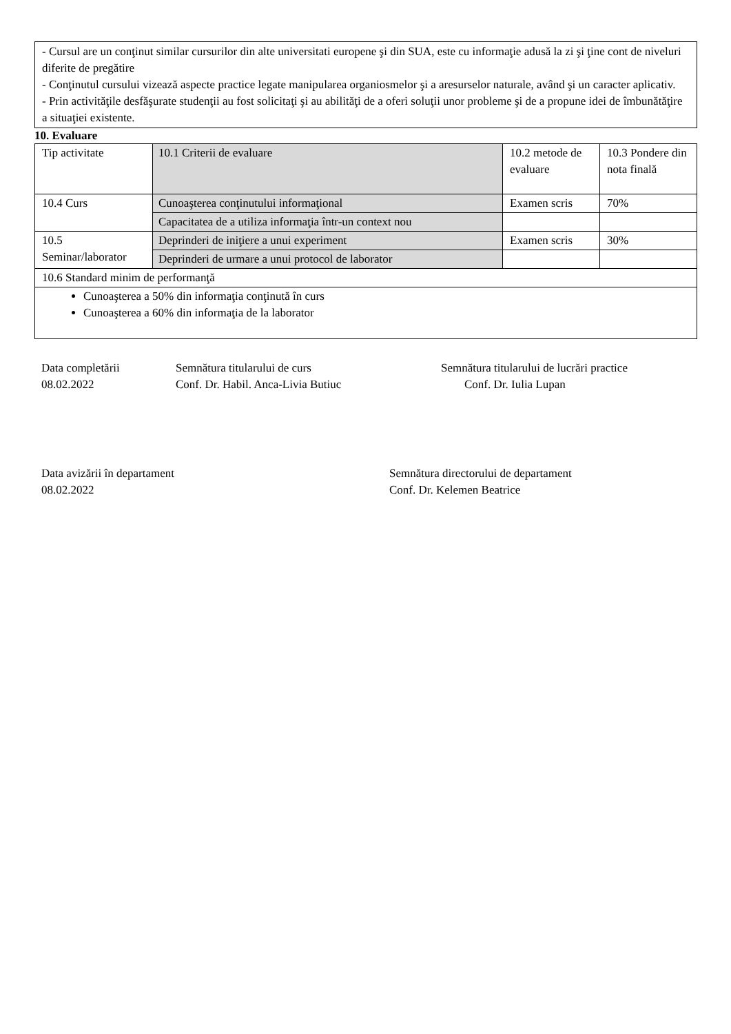- Cursul are un conţinut similar cursurilor din alte universitati europene şi din SUA, este cu informaţie adusă la zi şi ţine cont de niveluri diferite de pregătire
- Conţinutul cursului vizează aspecte practice legate manipularea organiosmelor şi a aresurselor naturale, având şi un caracter aplicativ.
- Prin activităţile desfăşurate studenţii au fost solicitaţi şi au abilităţi de a oferi soluţii unor probleme şi de a propune idei de îmbunătăţire a situaţiei existente.
10. Evaluare
| Tip activitate | 10.1 Criterii de evaluare | 10.2 metode de evaluare | 10.3 Pondere din nota finală |
| 10.4 Curs | Cunoaşterea conţinutului informaţional | Examen scris | 70% |
| | Capacitatea de a utiliza informaţia într-un context nou | | |
| 10.5 Seminar/laborator | Deprinderi de iniţiere a unui experiment | Examen scris | 30% |
| | Deprinderi de urmare a unui protocol de laborator | | |
| 10.6 Standard minim de performanţă | | | |
| Cunoaşterea a 50% din informaţia conţinută în curs Cunoaşterea a 60% din informaţia de la laborator | | | |
Data completării
08.02.2022
Semnătura titularului de curs
Conf. Dr. Habil. Anca-Livia Butiuc
Semnătura titularului de lucrări practice
Conf. Dr. Iulia Lupan
Data avizării în departament
08.02.2022
Semnătura directorului de departament
Conf. Dr. Kelemen Beatrice